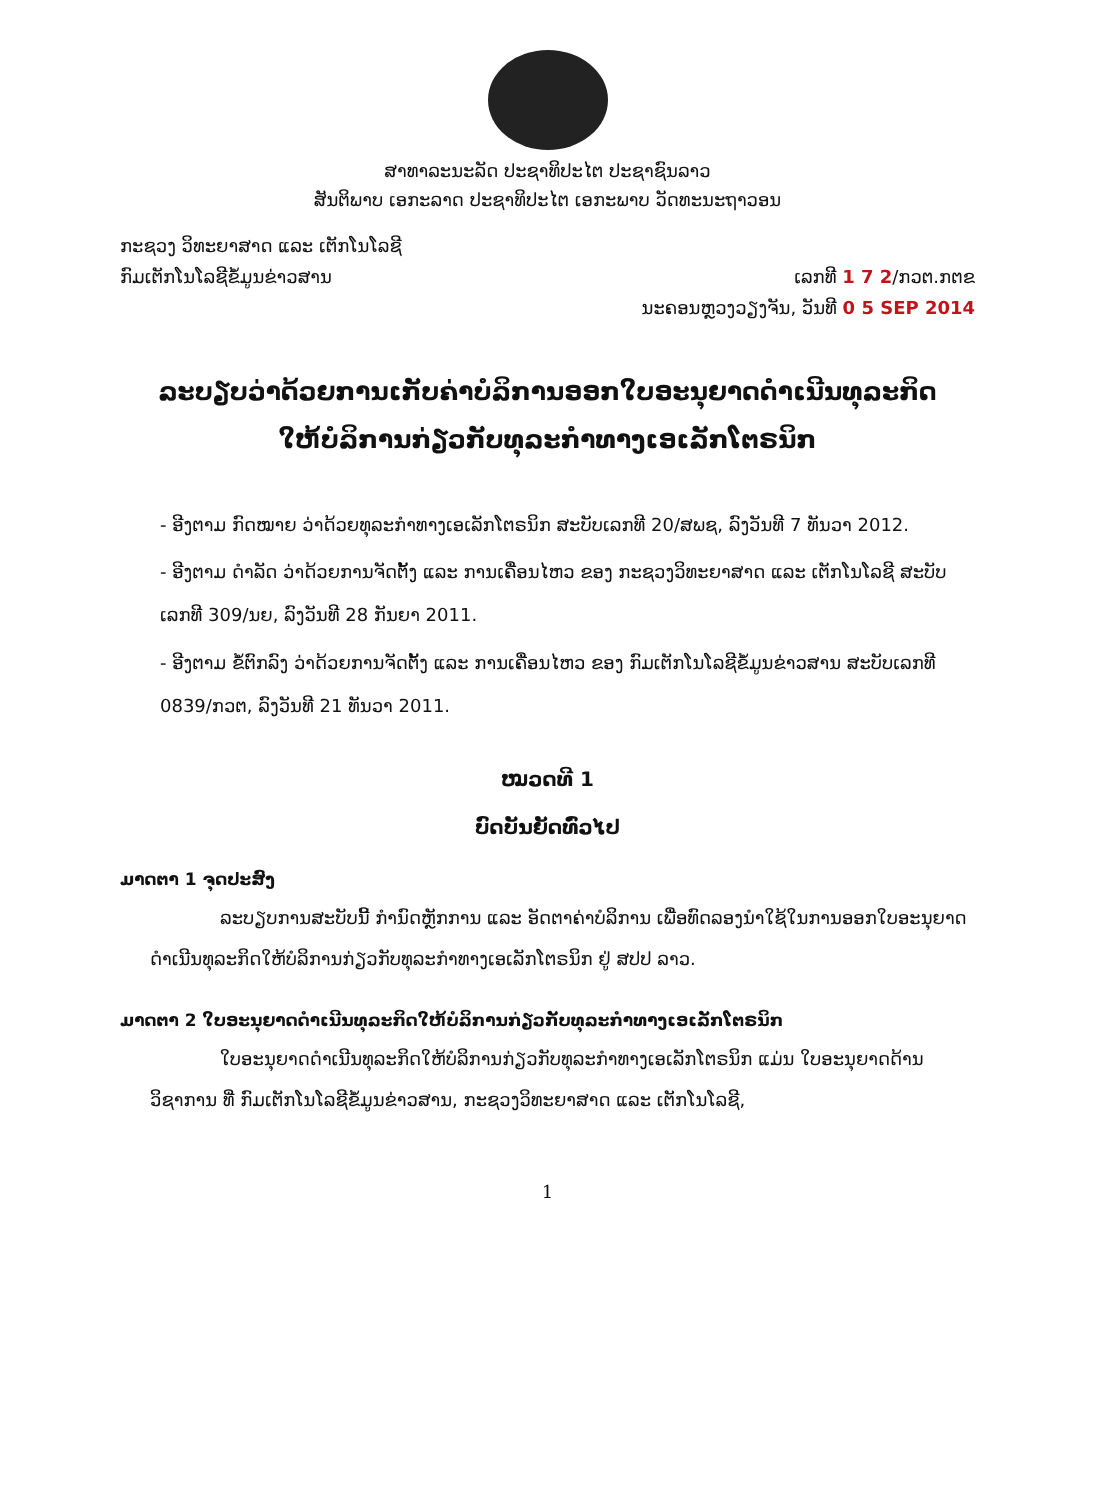ສາທາລະນະລັດ ປະຊາທິປະໄຕ ປະຊາຊົນລາວ
ສັນຕິພາບ ເອກະລາດ ປະຊາທິປະໄຕ ເອກະພາບ ວັດທະນະຖາວອນ
ກະຊວງ ວິທະຍາສາດ ແລະ ເຕັກໂນໂລຊີ
ກົມເຕັກໂນໂລຊີຂໍ້ມູນຂ່າວສານ ເລກທີ 1 7 2/ກວຕ.ກຕຂ
ນະຄອນຫຼວງວຽງຈັນ, ວັນທີ 0 5 SEP 2014
ລະບຽບວ່າດ້ວຍການເກັບຄ່າບໍລິການອອກໃບອະນຸຍາດດຳເນີນທຸລະກິດ
ໃຫ້ບໍລິການກ່ຽວກັບທຸລະກຳທາງເອເລັກໂຕຣນິກ
- ອີງຕາມ ກົດໝາຍ ວ່າດ້ວຍທຸລະກຳທາງເອເລັກໂຕຣນິກ ສະບັບເລກທີ 20/ສພຊ, ລົງວັນທີ 7 ທັນວາ 2012.
- ອີງຕາມ ດຳລັດ ວ່າດ້ວຍການຈັດຕັ້ງ ແລະ ການເຄື່ອນໄຫວ ຂອງ ກະຊວງວິທະຍາສາດ ແລະ ເຕັກໂນໂລຊີ ສະບັບເລກທີ 309/ນຍ, ລົງວັນທີ 28 ກັນຍາ 2011.
- ອີງຕາມ ຂໍ້ຕົກລົງ ວ່າດ້ວຍການຈັດຕັ້ງ ແລະ ການເຄື່ອນໄຫວ ຂອງ ກົມເຕັກໂນໂລຊີຂໍ້ມູນຂ່າວສານ ສະບັບເລກທີ 0839/ກວຕ, ລົງວັນທີ 21 ທັນວາ 2011.
ໝວດທີ 1
ບົດບັນຍັດທົ່ວໄປ
ມາດຕາ 1 ຈຸດປະສົງ
ລະບຽບການສະບັບນີ້ ກຳນົດຫຼັກການ ແລະ ອັດຕາຄ່າບໍລິການ ເພື່ອທົດລອງນຳໃຊ້ໃນການອອກໃບອະນຸຍາດດຳເນີນທຸລະກິດໃຫ້ບໍລິການກ່ຽວກັບທຸລະກຳທາງເອເລັກໂຕຣນິກ ຢູ່ ສປປ ລາວ.
ມາດຕາ 2 ໃບອະນຸຍາດດຳເນີນທຸລະກິດໃຫ້ບໍລິການກ່ຽວກັບທຸລະກຳທາງເອເລັກໂຕຣນິກ
ໃບອະນຸຍາດດຳເນີນທຸລະກິດໃຫ້ບໍລິການກ່ຽວກັບທຸລະກຳທາງເອເລັກໂຕຣນິກ ແມ່ນ ໃບອະນຸຍາດດ້ານວິຊາການ ທີ່ ກົມເຕັກໂນໂລຊີຂໍ້ມູນຂ່າວສານ, ກະຊວງວິທະຍາສາດ ແລະ ເຕັກໂນໂລຊີ,
1